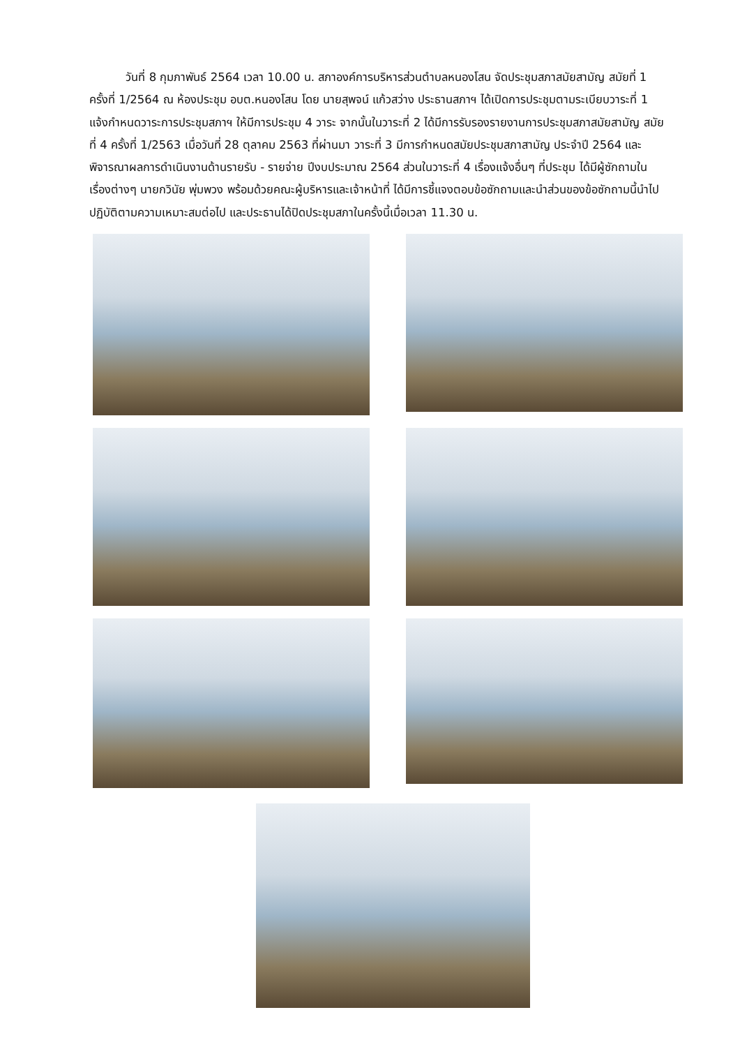วันที่ 8 กุมภาพันธ์ 2564 เวลา 10.00 น. สภาองค์การบริหารส่วนตำบลหนองโสน จัดประชุมสภาสมัยสามัญ สมัยที่ 1 ครั้งที่ 1/2564 ณ ห้องประชุม อบต.หนองโสน โดย นายสุพจน์ แก้วสว่าง ประธานสภาฯ ได้เปิดการประชุมตามระเบียบวาระที่ 1 แจ้งกำหนดวาระการประชุมสภาฯ ให้มีการประชุม 4 วาระ จากนั้นในวาระที่ 2 ได้มีการรับรองรายงานการประชุมสภาสมัยสามัญ สมัยที่ 4 ครั้งที่ 1/2563 เมื่อวันที่ 28 ตุลาคม 2563 ที่ผ่านมา วาระที่ 3 มีการกำหนดสมัยประชุมสภาสามัญ ประจำปี 2564 และพิจารณาผลการดำเนินงานด้านรายรับ - รายจ่าย ปีงบประมาณ 2564 ส่วนในวาระที่ 4 เรื่องแจ้งอื่นๆ ที่ประชุม ได้มีผู้ซักถามในเรื่องต่างๆ นายกวินัย พุ่มพวง พร้อมด้วยคณะผู้บริหารและเจ้าหน้าที่ ได้มีการชี้แจงตอบข้อซักถามและนำส่วนของข้อซักถามนี้นำไปปฏิบัติตามความเหมาะสมต่อไป และประธานได้ปิดประชุมสภาในครั้งนี้เมื่อเวลา 11.30 น.